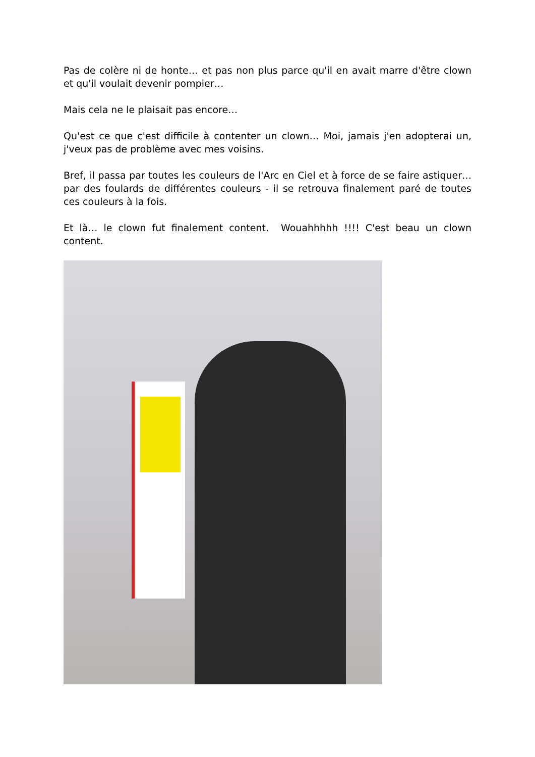Pas de colère ni de honte… et pas non plus parce qu'il en avait marre d'être clown et qu'il voulait devenir pompier…
Mais cela ne le plaisait pas encore…
Qu'est ce que c'est difficile à contenter un clown… Moi, jamais j'en adopterai un, j'veux pas de problème avec mes voisins.
Bref, il passa par toutes les couleurs de l'Arc en Ciel et à force de se faire astiquer… par des foulards de différentes couleurs - il se retrouva finalement paré de toutes ces couleurs à la fois.
Et là… le clown fut finalement content. Wouahhhhh !!!! C'est beau un clown content.